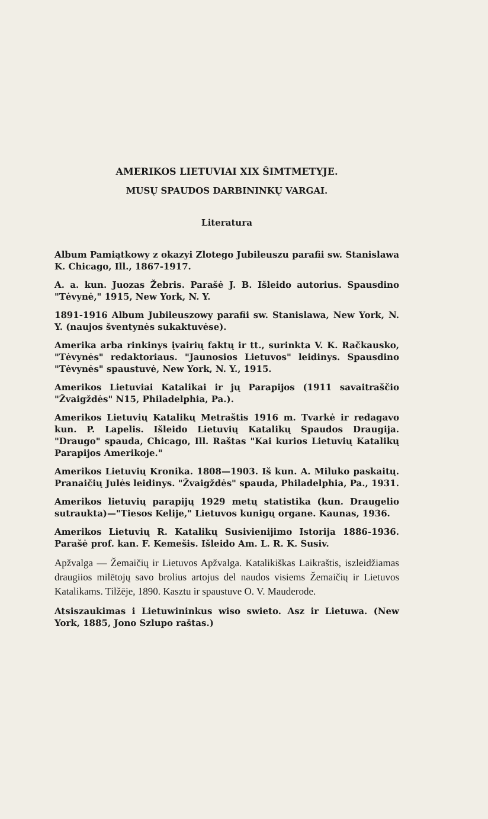AMERIKOS LIETUVIAI XIX ŠIMTMETYJE.
MUSŲ SPAUDOS DARBININKŲ VARGAI.
Literatura
Album Pamiątkowy z okazyi Zlotego Jubileuszu parafii sw. Stanislawa K. Chicago, Ill., 1867-1917.
A. a. kun. Juozas Žebris. Parašė J. B. Išleido autorius. Spausdino "Tėvynė," 1915, New York, N. Y.
1891-1916 Album Jubileuszowy parafii sw. Stanislawa, New York, N. Y. (naujos šventynės sukaktuvėse).
Amerika arba rinkinys įvairių faktų ir tt., surinkta V. K. Račkausko, "Tėvynės" redaktoriaus. "Jaunosios Lietuvos" leidinys. Spausdino "Tėvynės" spaustuvė, New York, N. Y., 1915.
Amerikos Lietuviai Katalikai ir jų Parapijos (1911 savaitraščio "Žvaigždės" N15, Philadelphia, Pa.).
Amerikos Lietuvių Katalikų Metraštis 1916 m. Tvarkė ir redagavo kun. P. Lapelis. Išleido Lietuvių Katalikų Spaudos Draugija. "Draugo" spauda, Chicago, Ill. Raštas "Kai kurios Lietuvių Katalikų Parapijos Amerikoje."
Amerikos Lietuvių Kronika. 1808—1903. Iš kun. A. Miluko paskaitų. Pranaičių Julės leidinys. "Žvaigždės" spauda, Philadelphia, Pa., 1931.
Amerikos lietuvių parapijų 1929 metų statistika (kun. Draugelio sutraukta)—"Tiesos Kelije," Lietuvos kunigų organe. Kaunas, 1936.
Amerikos Lietuvių R. Katalikų Susivienijimo Istorija 1886-1936. Parašė prof. kan. F. Kemešis. Išleido Am. L. R. K. Susiv.
Apžvalga — Žemaičių ir Lietuvos Apžvalga. Katalikiškas Laikraštis, iszleidžiamas draugiios milētojų savo brolius artojus del naudos visiems Žemaičių ir Lietuvos Katalikams. Tilžēje, 1890. Kasztu ir spaustuve O. V. Mauderode.
Atsiszaukimas i Lietuwininkus wiso swieto. Asz ir Lietuwa. (New York, 1885, Jono Szlupo raštas.)